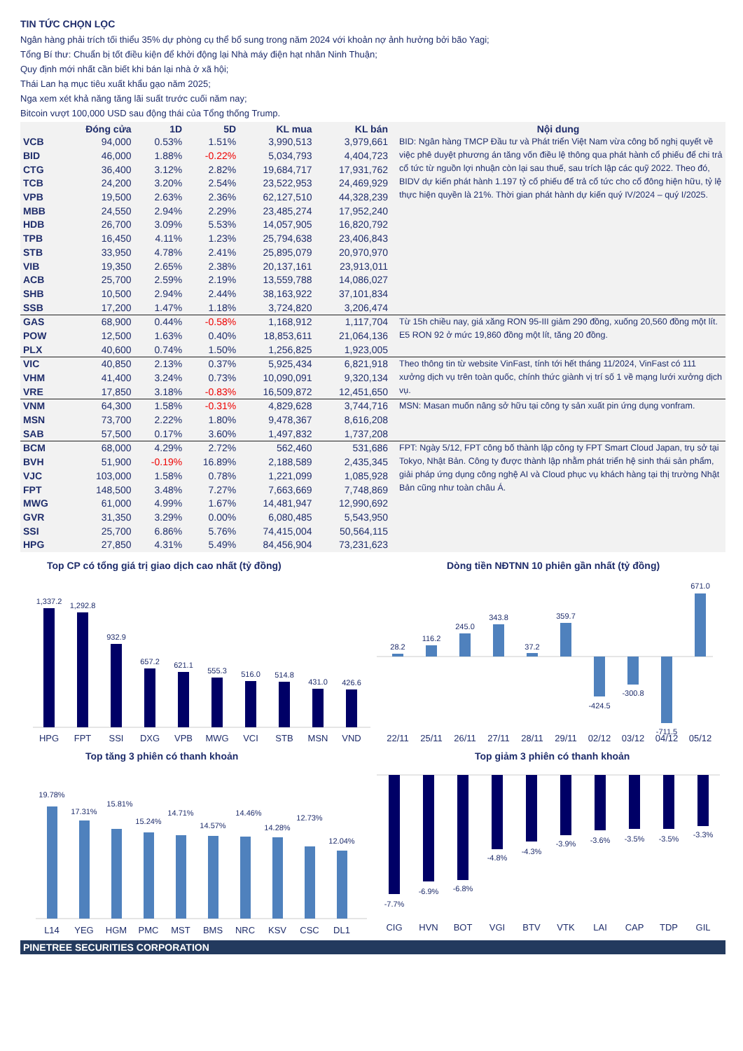TIN TỨC CHỌN LỌC
Ngân hàng phải trích tối thiểu 35% dự phòng cụ thể bổ sung trong năm 2024 với khoản nợ ảnh hưởng bởi bão Yagi;
Tổng Bí thư: Chuẩn bị tốt điều kiện để khởi động lại Nhà máy điện hạt nhân Ninh Thuận;
Quy định mới nhất cần biết khi bán lại nhà ở xã hội;
Thái Lan hạ mục tiêu xuất khẩu gạo năm 2025;
Nga xem xét khả năng tăng lãi suất trước cuối năm nay;
Bitcoin vượt 100,000 USD sau động thái của Tổng thống Trump.
| | Đóng cửa | 1D | 5D | KL mua | KL bán | Nội dung |
| --- | --- | --- | --- | --- | --- | --- |
| VCB | 94,000 | 0.53% | 1.51% | 3,990,513 | 3,979,661 | BID: Ngân hàng TMCP Đầu tư và Phát triển Việt Nam vừa công bố nghị quyết về việc phê duyệt phương án tăng vốn điều lệ thông qua phát hành cổ phiếu để chi trả cổ tức từ nguồn lợi nhuận còn lại sau thuế, sau trích lập các quỹ 2022. Theo đó, BIDV dự kiến phát hành 1.197 tỷ cổ phiếu để trả cổ tức cho cổ đông hiện hữu, tỷ lệ thực hiện quyền là 21%. Thời gian phát hành dự kiến quý IV/2024 – quý I/2025. |
| BID | 46,000 | 1.88% | -0.22% | 5,034,793 | 4,404,723 | |
| CTG | 36,400 | 3.12% | 2.82% | 19,684,717 | 17,931,762 | |
| TCB | 24,200 | 3.20% | 2.54% | 23,522,953 | 24,469,929 | |
| VPB | 19,500 | 2.63% | 2.36% | 62,127,510 | 44,328,239 | |
| MBB | 24,550 | 2.94% | 2.29% | 23,485,274 | 17,952,240 | |
| HDB | 26,700 | 3.09% | 5.53% | 14,057,905 | 16,820,792 | |
| TPB | 16,450 | 4.11% | 1.23% | 25,794,638 | 23,406,843 | |
| STB | 33,950 | 4.78% | 2.41% | 25,895,079 | 20,970,970 | |
| VIB | 19,350 | 2.65% | 2.38% | 20,137,161 | 23,913,011 | |
| ACB | 25,700 | 2.59% | 2.19% | 13,559,788 | 14,086,027 | |
| SHB | 10,500 | 2.94% | 2.44% | 38,163,922 | 37,101,834 | |
| SSB | 17,200 | 1.47% | 1.18% | 3,724,820 | 3,206,474 | |
| GAS | 68,900 | 0.44% | -0.58% | 1,168,912 | 1,117,704 | Từ 15h chiều nay, giá xăng RON 95-III giảm 290 đồng, xuống 20,560 đồng một lít. E5 RON 92 ở mức 19,860 đồng một lít, tăng 20 đồng. |
| POW | 12,500 | 1.63% | 0.40% | 18,853,611 | 21,064,136 | |
| PLX | 40,600 | 0.74% | 1.50% | 1,256,825 | 1,923,005 | |
| VIC | 40,850 | 2.13% | 0.37% | 5,925,434 | 6,821,918 | Theo thông tin từ website VinFast, tính tới hết tháng 11/2024, VinFast có 111 xưởng dịch vụ trên toàn quốc, chính thức giành vị trí số 1 về mạng lưới xưởng dịch vụ. |
| VHM | 41,400 | 3.24% | 0.73% | 10,090,091 | 9,320,134 | |
| VRE | 17,850 | 3.18% | -0.83% | 16,509,872 | 12,451,650 | |
| VNM | 64,300 | 1.58% | -0.31% | 4,829,628 | 3,744,716 | MSN: Masan muốn nâng sở hữu tại công ty sản xuất pin ứng dụng vonfram. |
| MSN | 73,700 | 2.22% | 1.80% | 9,478,367 | 8,616,208 | |
| SAB | 57,500 | 0.17% | 3.60% | 1,497,832 | 1,737,208 | |
| BCM | 68,000 | 4.29% | 2.72% | 562,460 | 531,686 | FPT: Ngày 5/12, FPT công bố thành lập công ty FPT Smart Cloud Japan, trụ sở tại Tokyo, Nhật Bản. Công ty được thành lập nhằm phát triển hệ sinh thái sản phẩm, giải pháp ứng dụng công nghệ AI và Cloud phục vụ khách hàng tại thị trường Nhật Bản cũng như toàn châu Á. |
| BVH | 51,900 | -0.19% | 16.89% | 2,188,589 | 2,435,345 | |
| VJC | 103,000 | 1.58% | 0.78% | 1,221,099 | 1,085,928 | |
| FPT | 148,500 | 3.48% | 7.27% | 7,663,669 | 7,748,869 | |
| MWG | 61,000 | 4.99% | 1.67% | 14,481,947 | 12,990,692 | |
| GVR | 31,350 | 3.29% | 0.00% | 6,080,485 | 5,543,950 | |
| SSI | 25,700 | 6.86% | 5.76% | 74,415,004 | 50,564,115 | |
| HPG | 27,850 | 4.31% | 5.49% | 84,456,904 | 73,231,623 | |
Top CP có tổng giá trị giao dịch cao nhất (tỷ đồng)
1,337.2
1,292.8
932.9
657.2
621.1
555.3
516.0
514.8
431.0
426.6
HPG
FPT
SSI
DXG
VPB
MWG
VCI
STB
MSN
VND
Dòng tiền NĐTNN 10 phiên gần nhất (tỷ đồng)
28.2
116.2
245.0
343.8
37.2
359.7
-424.5
-300.8
-711.5
671.0
22/11
25/11
26/11
27/11
28/11
29/11
02/12
03/12
04/12
05/12
Top tăng 3 phiên có thanh khoản
19.78%
17.31%
15.81%
15.24%
14.71%
14.57%
14.46%
14.28%
12.73%
12.04%
L14
YEG
HGM
PMC
MST
BMS
NRC
KSV
CSC
DL1
Top giảm 3 phiên có thanh khoản
-7.7%
-6.9%
-6.8%
-4.8%
-4.3%
-3.9%
-3.6%
-3.5%
-3.5%
-3.3%
CIG
HVN
BOT
VGI
BTV
VTK
LAI
CAP
TDP
GIL
PINETREE SECURITIES CORPORATION